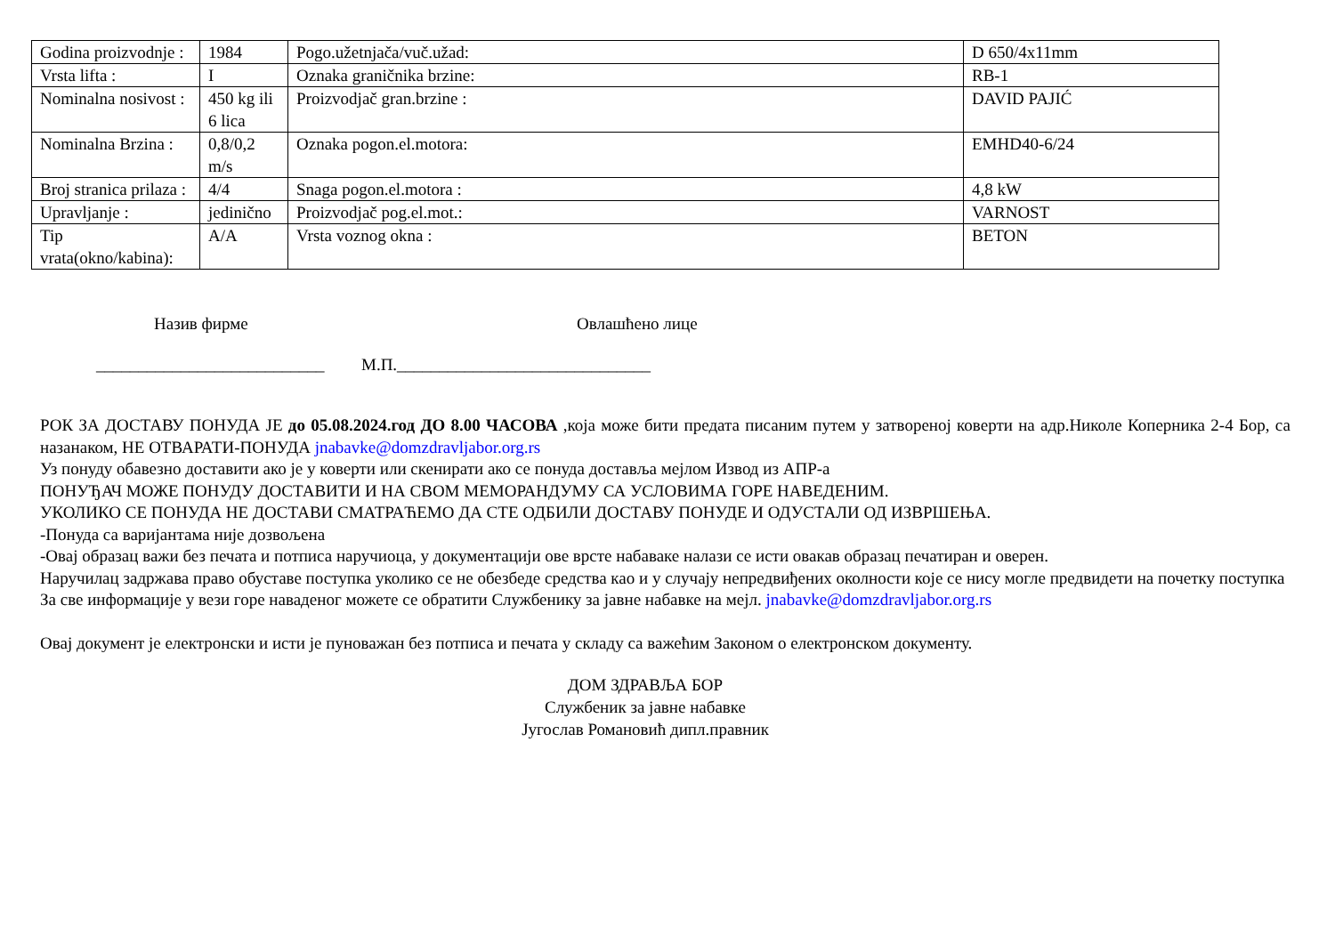| Godina proizvodnje : | 1984 | Pogo.užetnjača/vuč.užad: | D 650/4x11mm |
| Vrsta lifta : | I | Oznaka graničnika brzine: | RB-1 |
| Nominalna nosivost : | 450 kg ili 6 lica | Proizvodjač gran.brzine : | DAVID PAJIĆ |
| Nominalna Brzina : | 0,8/0,2 m/s | Oznaka pogon.el.motora: | EMHD40-6/24 |
| Broj stranica prilaza : | 4/4 | Snaga pogon.el.motora : | 4,8 kW |
| Upravljanje : | jedinično | Proizvodjač pog.el.mot.: | VARNOST |
| Tip vrata(okno/kabina): | A/A | Vrsta voznog okna : | BETON |
Назив фирме Овлашћено лице
___________________________ М.П.______________________________
РОК ЗА ДОСТАВУ ПОНУДА ЈЕ до 05.08.2024.год ДО 8.00 ЧАСОВА ,која може бити предата писаним путем у затвореној коверти на адр.Николе Коперника 2-4 Бор, са назанаком, НЕ ОТВАРАТИ-ПОНУДА jnabavke@domzdravljabor.org.rs
Уз понуду обавезно доставити ако је у коверти или скенирати ако се понуда доставља мејлом Извод из АПР-а
ПОНУЂАЧ МОЖЕ ПОНУДУ ДОСТАВИТИ И НА СВОМ МЕМОРАНДУМУ СА УСЛОВИМА ГОРЕ НАВЕДЕНИМ.
УКОЛИКО СЕ ПОНУДА НЕ ДОСТАВИ СМАТРАЋЕМО ДА СТЕ ОДБИЛИ ДОСТАВУ ПОНУДЕ И ОДУСТАЛИ ОД ИЗВРШЕЊА.
-Понуда са варијантама није дозвољена
-Овај образац важи без печата и потписа наручиоца, у документацији ове врсте набаваке налази се исти овакав образац печатиран и оверен.
Наручилац задржава право обуставе поступка уколико се не обезбеде средства као и у случају непредвиђених околности које се нису могле предвидети на почетку поступка
За све информације у вези горе наваденог можете се обратити Службенику за јавне набавке на мејл. jnabavke@domzdravljabor.org.rs
Овај документ је електронски и исти је пуноважан без потписа и печата у складу са важећим Законом о електронском документу.
ДОМ ЗДРАВЉА БОР
Службеник за јавне набавке
Југослав Романовић дипл.правник